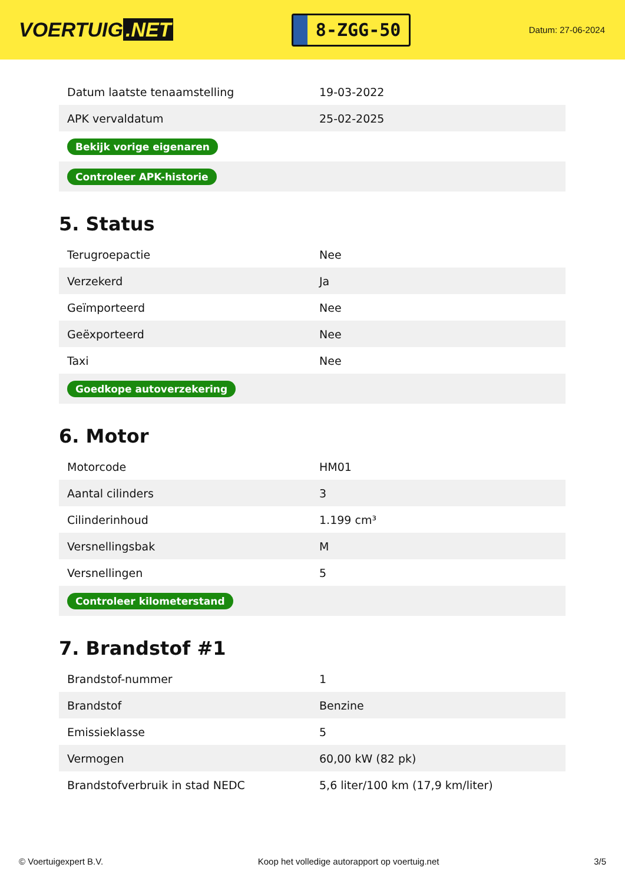VOERTUIG.NET
8-ZGG-50
Datum: 27-06-2024
| Datum laatste tenaamstelling | 19-03-2022 |
| APK vervaldatum | 25-02-2025 |
| Bekijk vorige eigenaren | |
| Controleer APK-historie | |
5. Status
| Terugroepactie | Nee |
| Verzekerd | Ja |
| Geïmporteerd | Nee |
| Geëxporteerd | Nee |
| Taxi | Nee |
| Goedkope autoverzekering | |
6. Motor
| Motorcode | HM01 |
| Aantal cilinders | 3 |
| Cilinderinhoud | 1.199 cm³ |
| Versnellingsbak | M |
| Versnellingen | 5 |
| Controleer kilometerstand | |
7. Brandstof #1
| Brandstof-nummer | 1 |
| Brandstof | Benzine |
| Emissieklasse | 5 |
| Vermogen | 60,00 kW (82 pk) |
| Brandstofverbruik in stad NEDC | 5,6 liter/100 km (17,9 km/liter) |
© Voertuigexpert B.V. Koop het volledige autorapport op voertuig.net 3/5